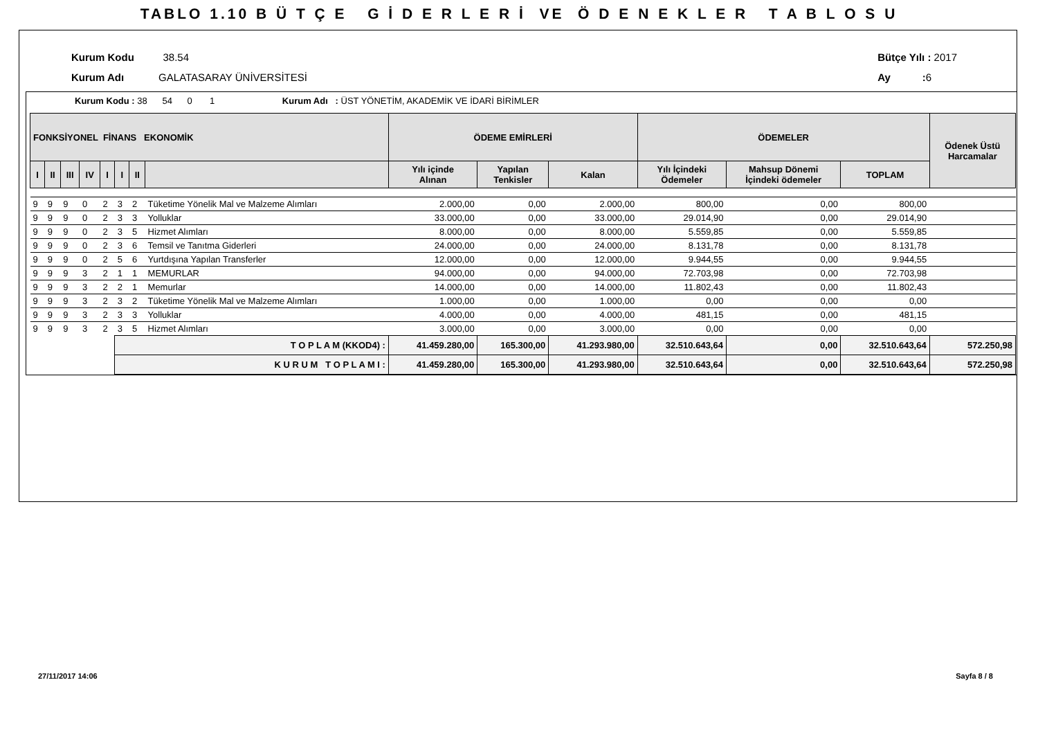TABLO 1.10 B Ü T Ç E G İ D E R L E R İ VE Ö D E N E K L E R T A B L O S U
Kurum Kodu 38.54
Kurum Adı GALATASARAY ÜNİVERSİTESİ
Bütçe Yılı : 2017
Ay : 6
Kurum Kodu : 38 54 0 1 Kurum Adı : ÜST YÖNETİM, AKADEMİK VE İDARİ BİRİMLER
| FONKSİYONEL FİNANS EKONOMİK | | | | | | | | ÖDEME EMİRLERİ | | | ÖDEMELER | | | Ödenek Üstü Harcamalar |
| --- | --- | --- | --- | --- | --- | --- | --- | --- | --- | --- | --- | --- | --- | --- |
| I | II | III | IV | I | I | II | | Yılı içinde Alınan | Yapılan Tenkisler | Kalan | Yılı İçindeki Ödemeler | Mahsup Dönemi İçindeki ödemeler | TOPLAM | |
| 9 | 9 | 9 | 0 | 2 | 3 | 2 | Tüketime Yönelik Mal ve Malzeme Alımları | 2.000,00 | 0,00 | 2.000,00 | 800,00 | 0,00 | 800,00 | |
| 9 | 9 | 9 | 0 | 2 | 3 | 3 | Yolluklar | 33.000,00 | 0,00 | 33.000,00 | 29.014,90 | 0,00 | 29.014,90 | |
| 9 | 9 | 9 | 0 | 2 | 3 | 5 | Hizmet Alımları | 8.000,00 | 0,00 | 8.000,00 | 5.559,85 | 0,00 | 5.559,85 | |
| 9 | 9 | 9 | 0 | 2 | 3 | 6 | Temsil ve Tanıtma Giderleri | 24.000,00 | 0,00 | 24.000,00 | 8.131,78 | 0,00 | 8.131,78 | |
| 9 | 9 | 9 | 0 | 2 | 5 | 6 | Yurtdışına Yapılan Transferler | 12.000,00 | 0,00 | 12.000,00 | 9.944,55 | 0,00 | 9.944,55 | |
| 9 | 9 | 9 | 3 | 2 | 1 | 1 | MEMURLAR | 94.000,00 | 0,00 | 94.000,00 | 72.703,98 | 0,00 | 72.703,98 | |
| 9 | 9 | 9 | 3 | 2 | 2 | 1 | Memurlar | 14.000,00 | 0,00 | 14.000,00 | 11.802,43 | 0,00 | 11.802,43 | |
| 9 | 9 | 9 | 3 | 2 | 3 | 2 | Tüketime Yönelik Mal ve Malzeme Alımları | 1.000,00 | 0,00 | 1.000,00 | 0,00 | 0,00 | 0,00 | |
| 9 | 9 | 9 | 3 | 2 | 3 | 3 | Yolluklar | 4.000,00 | 0,00 | 4.000,00 | 481,15 | 0,00 | 481,15 | |
| 9 | 9 | 9 | 3 | 2 | 3 | 5 | Hizmet Alımları | 3.000,00 | 0,00 | 3.000,00 | 0,00 | 0,00 | 0,00 | |
| | | | | | T O P L A M (KKOD4) : | | | 41.459.280,00 | 165.300,00 | 41.293.980,00 | 32.510.643,64 | 0,00 | 32.510.643,64 | 572.250,98 |
| | | | | | K U R U M T O P L A M I : | | | 41.459.280,00 | 165.300,00 | 41.293.980,00 | 32.510.643,64 | 0,00 | 32.510.643,64 | 572.250,98 |
27/11/2017 14:06 Sayfa 8 / 8